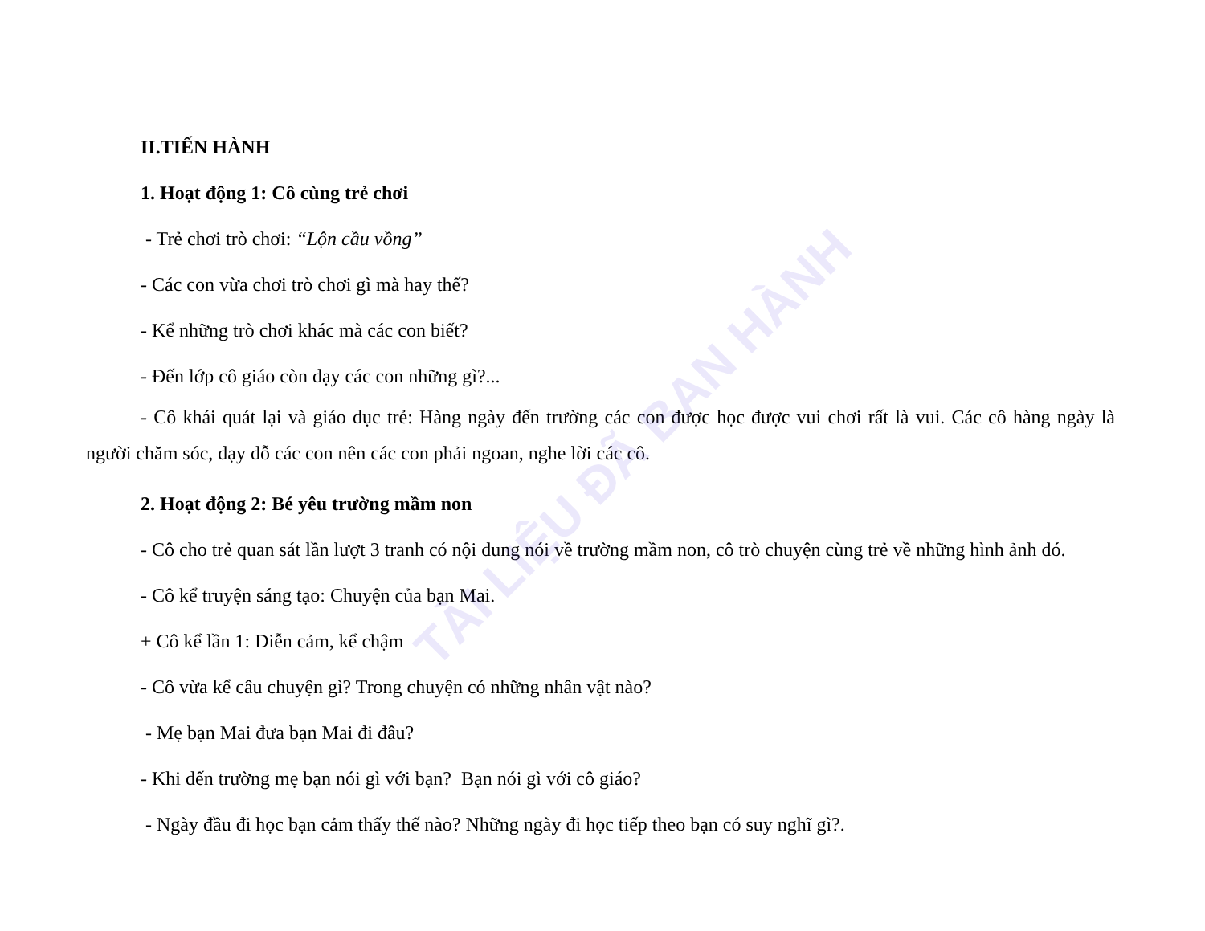TÀI LIỆU ĐÃ BAN HÀNH
II.TIẾN HÀNH
1. Hoạt động 1: Cô cùng trẻ chơi
- Trẻ chơi trò chơi: “Lộn cầu vồng”
- Các con vừa chơi trò chơi gì mà hay thế?
- Kể những trò chơi khác mà các con biết?
- Đến lớp cô giáo còn dạy các con những gì?...
- Cô khái quát lại và giáo dục trẻ: Hàng ngày đến trường các con được học được vui chơi rất là vui. Các cô hàng ngày là người chăm sóc, dạy dỗ các con nên các con phải ngoan, nghe lời các cô.
2. Hoạt động 2: Bé yêu trường mầm non
- Cô cho trẻ quan sát lần lượt 3 tranh có nội dung nói về trường mầm non, cô trò chuyện cùng trẻ về những hình ảnh đó.
- Cô kể truyện sáng tạo: Chuyện của bạn Mai.
+ Cô kể lần 1: Diễn cảm, kể chậm
- Cô vừa kể câu chuyện gì? Trong chuyện có những nhân vật nào?
- Mẹ bạn Mai đưa bạn Mai đi đâu?
- Khi đến trường mẹ bạn nói gì với bạn? Bạn nói gì với cô giáo?
- Ngày đầu đi học bạn cảm thấy thế nào? Những ngày đi học tiếp theo bạn có suy nghĩ gì?.